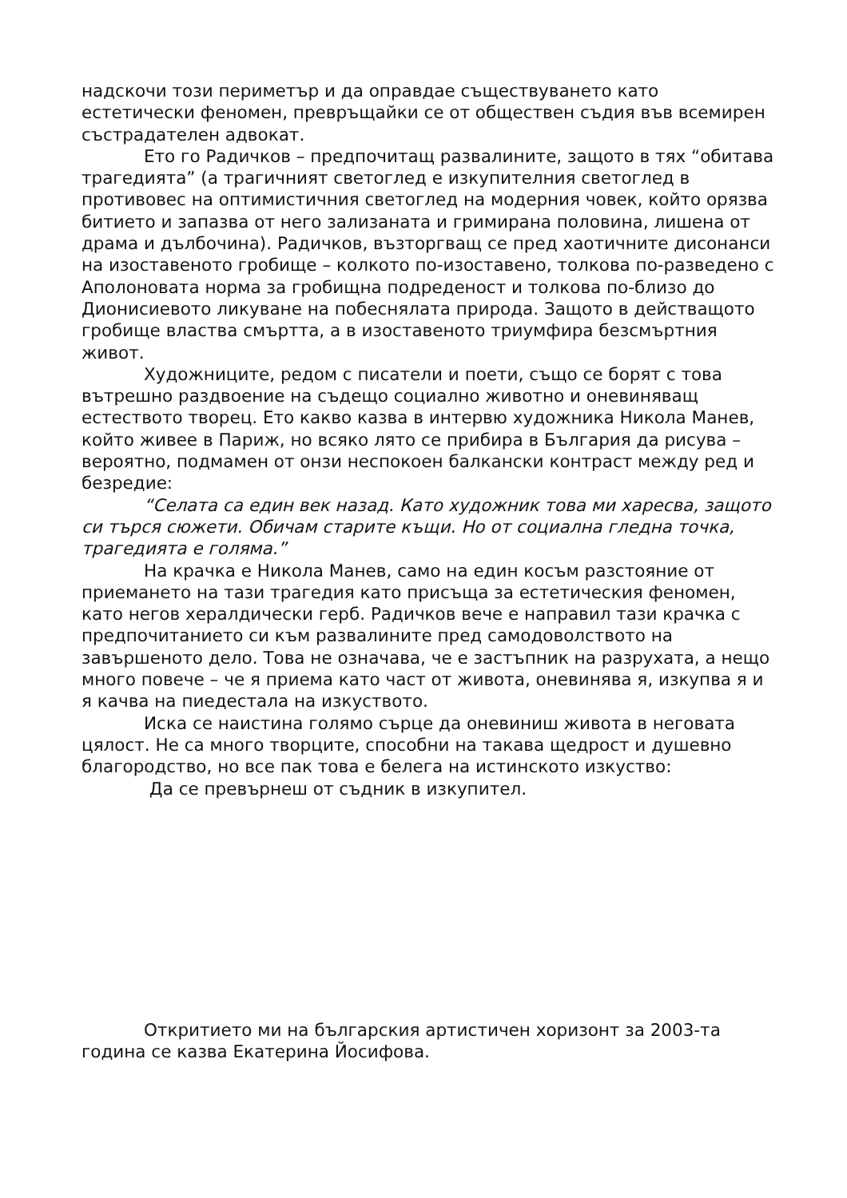надскочи този периметър и да оправдае съществуването като естетически феномен, превръщайки се от обществен съдия във всемирен състрадателен адвокат.
Ето го Радичков – предпочитащ развалините, защото в тях “обитава трагедията” (а трагичният светоглед е изкупителния светоглед в противовес на оптимистичния светоглед на модерния човек, който орязва битието и запазва от него зализаната и гримирана половина, лишена от драма и дълбочина). Радичков, възторгващ се пред хаотичните дисонанси на изоставеното гробище – колкото по-изоставено, толкова по-разведено с Аполоновата норма за гробищна подреденост и толкова по-близо до Дионисиевото ликуване на побеснялата природа. Защото в действащото гробище властва смъртта, а в изоставеното триумфира безсмъртния живот.
Художниците, редом с писатели и поети, също се борят с това вътрешно раздвоение на съдещо социално животно и оневиняващ естеството творец. Ето какво казва в интервю художника Никола Манев, който живее в Париж, но всяко лято се прибира в България да рисува – вероятно, подмамен от онзи неспокоен балкански контраст между ред и безредие:
“Селата са един век назад. Като художник това ми харесва, защото си търся сюжети. Обичам старите къщи. Но от социална гледна точка, трагедията е голяма.”
На крачка е Никола Манев, само на един косъм разстояние от приемането на тази трагедия като присъща за естетическия феномен, като негов хералдически герб. Радичков вече е направил тази крачка с предпочитанието си към развалините пред самодоволството на завършеното дело. Това не означава, че е застъпник на разрухата, а нещо много повече – че я приема като част от живота, оневинява я, изкупва я и я качва на пиедестала на изкуството.
Иска се наистина голямо сърце да оневиниш живота в неговата цялост. Не са много творците, способни на такава щедрост и душевно благородство, но все пак това е белега на истинското изкуство:
Да се превърнеш от съдник в изкупител.
Откритието ми на българския артистичен хоризонт за 2003-та година се казва Екатерина Йосифова.